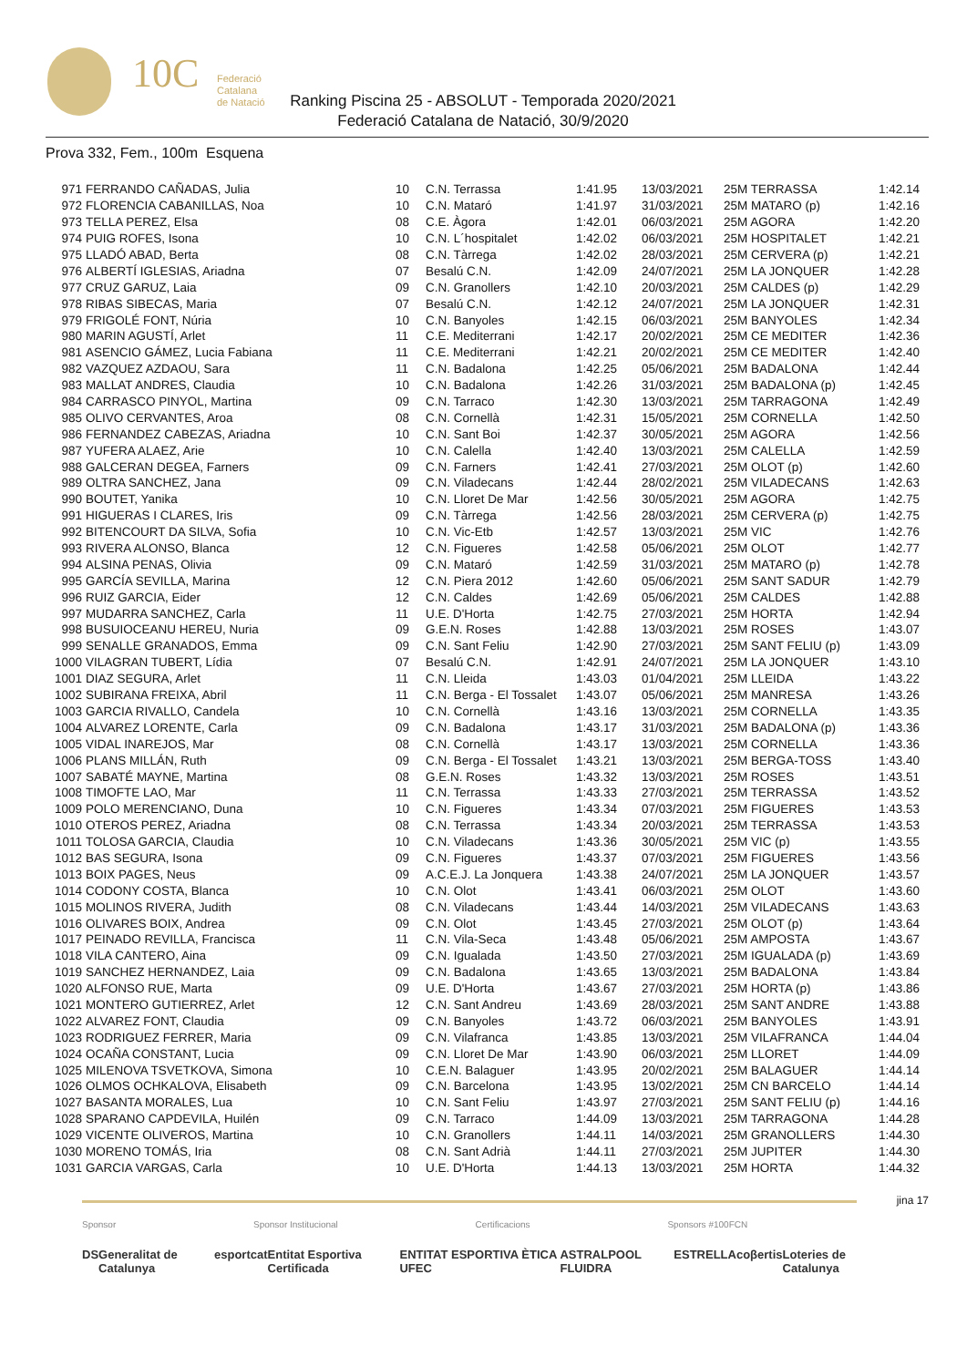10C
Federació
Catalana
de Natació
Ranking Piscina 25 - ABSOLUT - Temporada 2020/2021
Federació Catalana de Natació, 30/9/2020
Prova 332, Fem., 100m Esquena
| 971 | FERRANDO CAÑADAS, Julia | 10 | C.N. Terrassa | 1:41.95 | 13/03/2021 | 25M TERRASSA | 1:42.14 |
| 972 | FLORENCIA CABANILLAS, Noa | 10 | C.N. Mataró | 1:41.97 | 31/03/2021 | 25M MATARO (p) | 1:42.16 |
| 973 | TELLA PEREZ, Elsa | 08 | C.E. Àgora | 1:42.01 | 06/03/2021 | 25M AGORA | 1:42.20 |
| 974 | PUIG ROFES, Isona | 10 | C.N. L´hospitalet | 1:42.02 | 06/03/2021 | 25M HOSPITALET | 1:42.21 |
| 975 | LLADÓ ABAD, Berta | 08 | C.N. Tàrrega | 1:42.02 | 28/03/2021 | 25M CERVERA (p) | 1:42.21 |
| 976 | ALBERTÍ IGLESIAS, Ariadna | 07 | Besalú C.N. | 1:42.09 | 24/07/2021 | 25M LA JONQUER | 1:42.28 |
| 977 | CRUZ GARUZ, Laia | 09 | C.N. Granollers | 1:42.10 | 20/03/2021 | 25M CALDES (p) | 1:42.29 |
| 978 | RIBAS SIBECAS, Maria | 07 | Besalú C.N. | 1:42.12 | 24/07/2021 | 25M LA JONQUER | 1:42.31 |
| 979 | FRIGOLÉ FONT, Núria | 10 | C.N. Banyoles | 1:42.15 | 06/03/2021 | 25M BANYOLES | 1:42.34 |
| 980 | MARIN AGUSTÍ, Arlet | 11 | C.E. Mediterrani | 1:42.17 | 20/02/2021 | 25M CE MEDITER | 1:42.36 |
| 981 | ASENCIO GÁMEZ, Lucia Fabiana | 11 | C.E. Mediterrani | 1:42.21 | 20/02/2021 | 25M CE MEDITER | 1:42.40 |
| 982 | VAZQUEZ AZDAOU, Sara | 11 | C.N. Badalona | 1:42.25 | 05/06/2021 | 25M BADALONA | 1:42.44 |
| 983 | MALLAT ANDRES, Claudia | 10 | C.N. Badalona | 1:42.26 | 31/03/2021 | 25M BADALONA (p) | 1:42.45 |
| 984 | CARRASCO PINYOL, Martina | 09 | C.N. Tarraco | 1:42.30 | 13/03/2021 | 25M TARRAGONA | 1:42.49 |
| 985 | OLIVO CERVANTES, Aroa | 08 | C.N. Cornellà | 1:42.31 | 15/05/2021 | 25M CORNELLA | 1:42.50 |
| 986 | FERNANDEZ CABEZAS, Ariadna | 10 | C.N. Sant Boi | 1:42.37 | 30/05/2021 | 25M AGORA | 1:42.56 |
| 987 | YUFERA ALAEZ, Arie | 10 | C.N. Calella | 1:42.40 | 13/03/2021 | 25M CALELLA | 1:42.59 |
| 988 | GALCERAN DEGEA, Farners | 09 | C.N. Farners | 1:42.41 | 27/03/2021 | 25M OLOT (p) | 1:42.60 |
| 989 | OLTRA SANCHEZ, Jana | 09 | C.N. Viladecans | 1:42.44 | 28/02/2021 | 25M VILADECANS | 1:42.63 |
| 990 | BOUTET, Yanika | 10 | C.N. Lloret De Mar | 1:42.56 | 30/05/2021 | 25M AGORA | 1:42.75 |
| 991 | HIGUERAS I CLARES, Iris | 09 | C.N. Tàrrega | 1:42.56 | 28/03/2021 | 25M CERVERA (p) | 1:42.75 |
| 992 | BITENCOURT DA SILVA, Sofia | 10 | C.N. Vic-Etb | 1:42.57 | 13/03/2021 | 25M VIC | 1:42.76 |
| 993 | RIVERA ALONSO, Blanca | 12 | C.N. Figueres | 1:42.58 | 05/06/2021 | 25M OLOT | 1:42.77 |
| 994 | ALSINA PENAS, Olivia | 09 | C.N. Mataró | 1:42.59 | 31/03/2021 | 25M MATARO (p) | 1:42.78 |
| 995 | GARCÍA SEVILLA, Marina | 12 | C.N. Piera 2012 | 1:42.60 | 05/06/2021 | 25M SANT SADUR | 1:42.79 |
| 996 | RUIZ GARCIA, Eider | 12 | C.N. Caldes | 1:42.69 | 05/06/2021 | 25M CALDES | 1:42.88 |
| 997 | MUDARRA SANCHEZ, Carla | 11 | U.E. D'Horta | 1:42.75 | 27/03/2021 | 25M HORTA | 1:42.94 |
| 998 | BUSUIOCEANU HEREU, Nuria | 09 | G.E.N. Roses | 1:42.88 | 13/03/2021 | 25M ROSES | 1:43.07 |
| 999 | SENALLE GRANADOS, Emma | 09 | C.N. Sant Feliu | 1:42.90 | 27/03/2021 | 25M SANT FELIU (p) | 1:43.09 |
| 1000 | VILAGRAN TUBERT, Lídia | 07 | Besalú C.N. | 1:42.91 | 24/07/2021 | 25M LA JONQUER | 1:43.10 |
| 1001 | DIAZ SEGURA, Arlet | 11 | C.N. Lleida | 1:43.03 | 01/04/2021 | 25M LLEIDA | 1:43.22 |
| 1002 | SUBIRANA FREIXA, Abril | 11 | C.N. Berga - El Tossalet | 1:43.07 | 05/06/2021 | 25M MANRESA | 1:43.26 |
| 1003 | GARCIA RIVALLO, Candela | 10 | C.N. Cornellà | 1:43.16 | 13/03/2021 | 25M CORNELLA | 1:43.35 |
| 1004 | ALVAREZ LORENTE, Carla | 09 | C.N. Badalona | 1:43.17 | 31/03/2021 | 25M BADALONA (p) | 1:43.36 |
| 1005 | VIDAL INAREJOS, Mar | 08 | C.N. Cornellà | 1:43.17 | 13/03/2021 | 25M CORNELLA | 1:43.36 |
| 1006 | PLANS MILLÁN, Ruth | 09 | C.N. Berga - El Tossalet | 1:43.21 | 13/03/2021 | 25M BERGA-TOSS | 1:43.40 |
| 1007 | SABATÉ MAYNE, Martina | 08 | G.E.N. Roses | 1:43.32 | 13/03/2021 | 25M ROSES | 1:43.51 |
| 1008 | TIMOFTE LAO, Mar | 11 | C.N. Terrassa | 1:43.33 | 27/03/2021 | 25M TERRASSA | 1:43.52 |
| 1009 | POLO MERENCIANO, Duna | 10 | C.N. Figueres | 1:43.34 | 07/03/2021 | 25M FIGUERES | 1:43.53 |
| 1010 | OTEROS PEREZ, Ariadna | 08 | C.N. Terrassa | 1:43.34 | 20/03/2021 | 25M TERRASSA | 1:43.53 |
| 1011 | TOLOSA GARCIA, Claudia | 10 | C.N. Viladecans | 1:43.36 | 30/05/2021 | 25M VIC (p) | 1:43.55 |
| 1012 | BAS SEGURA, Isona | 09 | C.N. Figueres | 1:43.37 | 07/03/2021 | 25M FIGUERES | 1:43.56 |
| 1013 | BOIX PAGES, Neus | 09 | A.C.E.J. La Jonquera | 1:43.38 | 24/07/2021 | 25M LA JONQUER | 1:43.57 |
| 1014 | CODONY COSTA, Blanca | 10 | C.N. Olot | 1:43.41 | 06/03/2021 | 25M OLOT | 1:43.60 |
| 1015 | MOLINOS RIVERA, Judith | 08 | C.N. Viladecans | 1:43.44 | 14/03/2021 | 25M VILADECANS | 1:43.63 |
| 1016 | OLIVARES BOIX, Andrea | 09 | C.N. Olot | 1:43.45 | 27/03/2021 | 25M OLOT (p) | 1:43.64 |
| 1017 | PEINADO REVILLA, Francisca | 11 | C.N. Vila-Seca | 1:43.48 | 05/06/2021 | 25M AMPOSTA | 1:43.67 |
| 1018 | VILA CANTERO, Aina | 09 | C.N. Igualada | 1:43.50 | 27/03/2021 | 25M IGUALADA (p) | 1:43.69 |
| 1019 | SANCHEZ HERNANDEZ, Laia | 09 | C.N. Badalona | 1:43.65 | 13/03/2021 | 25M BADALONA | 1:43.84 |
| 1020 | ALFONSO RUE, Marta | 09 | U.E. D'Horta | 1:43.67 | 27/03/2021 | 25M HORTA (p) | 1:43.86 |
| 1021 | MONTERO GUTIERREZ, Arlet | 12 | C.N. Sant Andreu | 1:43.69 | 28/03/2021 | 25M SANT ANDRE | 1:43.88 |
| 1022 | ALVAREZ FONT, Claudia | 09 | C.N. Banyoles | 1:43.72 | 06/03/2021 | 25M BANYOLES | 1:43.91 |
| 1023 | RODRIGUEZ FERRER, Maria | 09 | C.N. Vilafranca | 1:43.85 | 13/03/2021 | 25M VILAFRANCA | 1:44.04 |
| 1024 | OCAÑA CONSTANT, Lucia | 09 | C.N. Lloret De Mar | 1:43.90 | 06/03/2021 | 25M LLORET | 1:44.09 |
| 1025 | MILENOVA TSVETKOVA, Simona | 10 | C.E.N. Balaguer | 1:43.95 | 20/02/2021 | 25M BALAGUER | 1:44.14 |
| 1026 | OLMOS OCHKALOVA, Elisabeth | 09 | C.N. Barcelona | 1:43.95 | 13/02/2021 | 25M CN BARCELO | 1:44.14 |
| 1027 | BASANTA MORALES, Lua | 10 | C.N. Sant Feliu | 1:43.97 | 27/03/2021 | 25M SANT FELIU (p) | 1:44.16 |
| 1028 | SPARANO CAPDEVILA, Huilén | 09 | C.N. Tarraco | 1:44.09 | 13/03/2021 | 25M TARRAGONA | 1:44.28 |
| 1029 | VICENTE OLIVEROS, Martina | 10 | C.N. Granollers | 1:44.11 | 14/03/2021 | 25M GRANOLLERS | 1:44.30 |
| 1030 | MORENO TOMÁS, Iria | 08 | C.N. Sant Adrià | 1:44.11 | 27/03/2021 | 25M JUPITER | 1:44.30 |
| 1031 | GARCIA VARGAS, Carla | 10 | U.E. D'Horta | 1:44.13 | 13/03/2021 | 25M HORTA | 1:44.32 |
jina 17
Sponsor Sponsor Institucional Certificacions Sponsors #100FCN
DS Generalitat de Catalunya esportcat Entitat Esportiva Certificada ENTITAT ESPORTIVA ÈTICA UFEC ASTRALPOOL FLUIDRA ESTRELLA coβertis Loteries de Catalunya